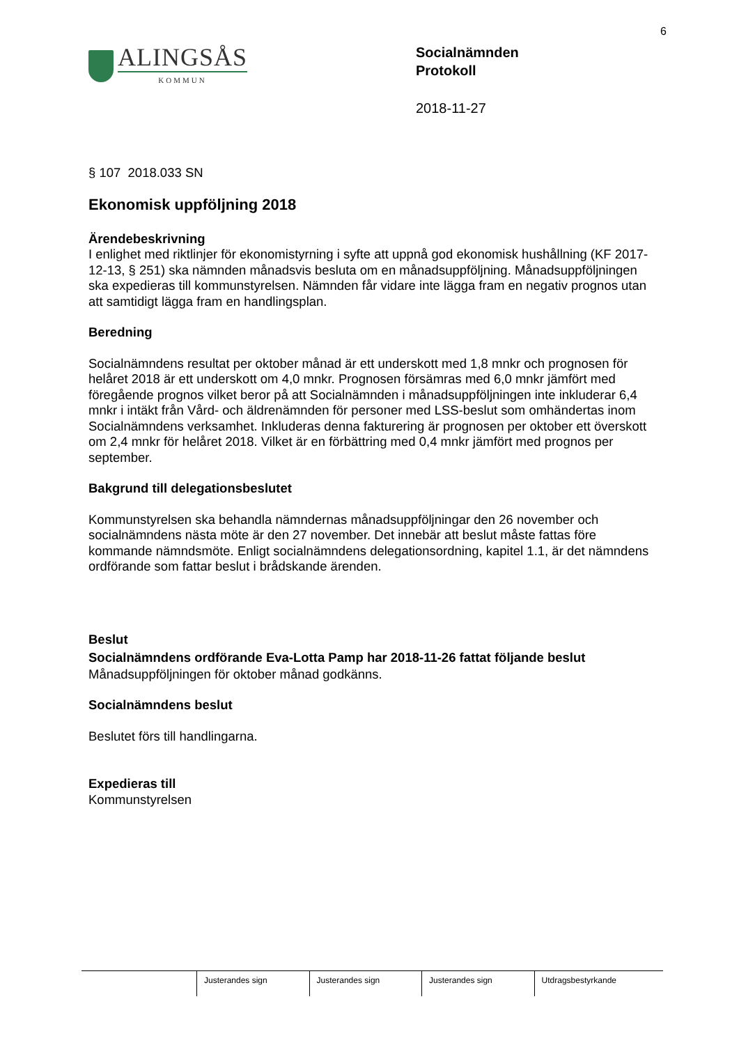6
ALINGSÅS
KOMMUN
Socialnämnden
Protokoll
2018-11-27
§ 107 2018.033 SN
Ekonomisk uppföljning 2018
Ärendebeskrivning
I enlighet med riktlinjer för ekonomistyrning i syfte att uppnå god ekonomisk hushållning (KF 2017-12-13, § 251) ska nämnden månadsvis besluta om en månadsuppföljning. Månadsuppföljningen ska expedieras till kommunstyrelsen. Nämnden får vidare inte lägga fram en negativ prognos utan att samtidigt lägga fram en handlingsplan.
Beredning
Socialnämndens resultat per oktober månad är ett underskott med 1,8 mnkr och prognosen för helåret 2018 är ett underskott om 4,0 mnkr. Prognosen försämras med 6,0 mnkr jämfört med föregående prognos vilket beror på att Socialnämnden i månadsuppföljningen inte inkluderar 6,4 mnkr i intäkt från Vård- och äldrenämnden för personer med LSS-beslut som omhändertas inom Socialnämndens verksamhet. Inkluderas denna fakturering är prognosen per oktober ett överskott om 2,4 mnkr för helåret 2018. Vilket är en förbättring med 0,4 mnkr jämfört med prognos per september.
Bakgrund till delegationsbeslutet
Kommunstyrelsen ska behandla nämndernas månadsuppföljningar den 26 november och socialnämndens nästa möte är den 27 november. Det innebär att beslut måste fattas före kommande nämndsmöte. Enligt socialnämndens delegationsordning, kapitel 1.1, är det nämndens ordförande som fattar beslut i brådskande ärenden.
Beslut
Socialnämndens ordförande Eva-Lotta Pamp har 2018-11-26 fattat följande beslut
Månadsuppföljningen för oktober månad godkänns.
Socialnämndens beslut
Beslutet förs till handlingarna.
Expedieras till
Kommunstyrelsen
| | Justerandes sign | Justerandes sign | Justerandes sign | Utdragsbestyrkande |